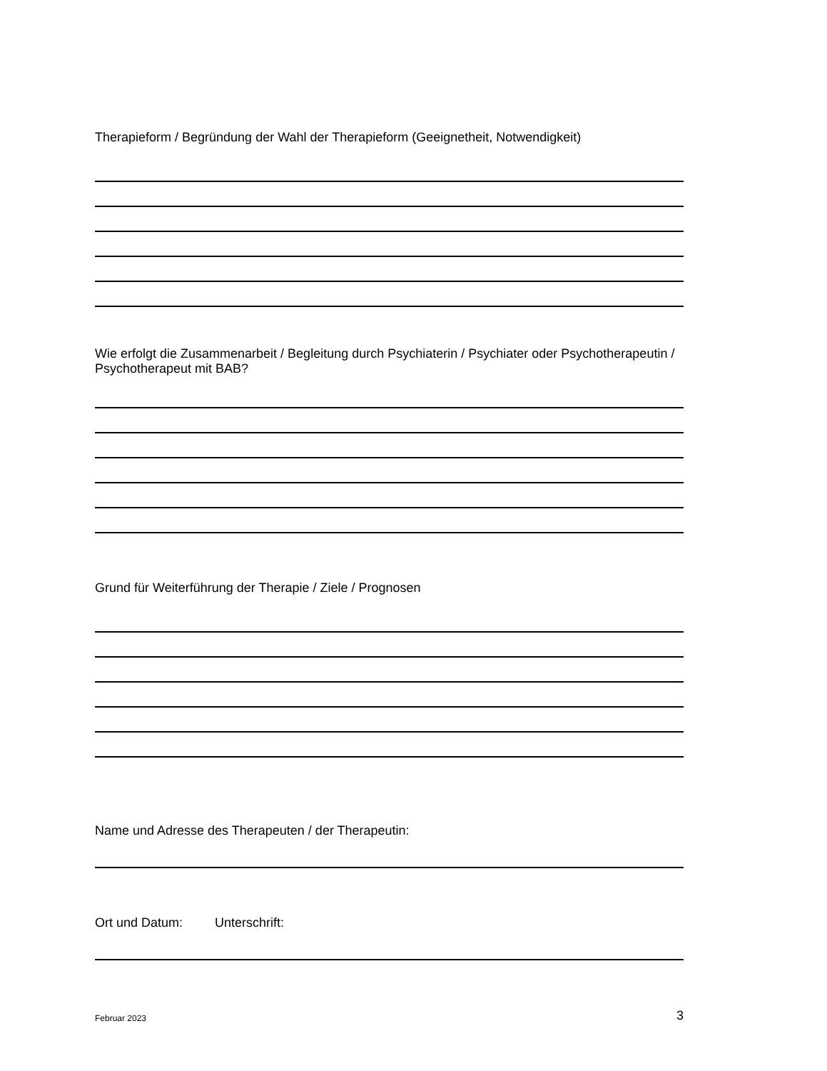Therapieform / Begründung der Wahl der Therapieform (Geeignetheit, Notwendigkeit)
Wie erfolgt die Zusammenarbeit / Begleitung durch Psychiaterin / Psychiater oder Psychotherapeutin / Psychotherapeut mit BAB?
Grund für Weiterführung der Therapie / Ziele / Prognosen
Name und Adresse des Therapeuten / der Therapeutin:
Ort und Datum: Unterschrift:
Februar 2023 3